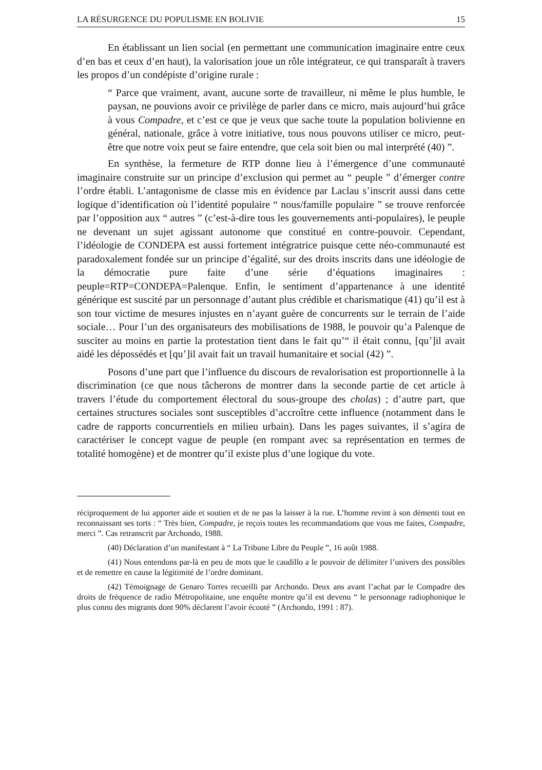LA RÉSURGENCE DU POPULISME EN BOLIVIE 15
En établissant un lien social (en permettant une communication imaginaire entre ceux d’en bas et ceux d’en haut), la valorisation joue un rôle intégrateur, ce qui transparaît à travers les propos d’un condépiste d’origine rurale :
“ Parce que vraiment, avant, aucune sorte de travailleur, ni même le plus humble, le paysan, ne pouvions avoir ce privilège de parler dans ce micro, mais aujourd’hui grâce à vous Compadre, et c’est ce que je veux que sache toute la population bolivienne en général, nationale, grâce à votre initiative, tous nous pouvons utiliser ce micro, peut-être que notre voix peut se faire entendre, que cela soit bien ou mal interprété (40) ”.
En synthèse, la fermeture de RTP donne lieu à l’émergence d’une communauté imaginaire construite sur un principe d’exclusion qui permet au “ peuple ” d’émerger contre l’ordre établi. L’antagonisme de classe mis en évidence par Laclau s’inscrit aussi dans cette logique d’identification où l’identité populaire “ nous/famille populaire ” se trouve renforcée par l’opposition aux “ autres ” (c’est-à-dire tous les gouvernements anti-populaires), le peuple ne devenant un sujet agissant autonome que constitué en contre-pouvoir. Cependant, l’idéologie de CONDEPA est aussi fortement intégratrice puisque cette néo-communauté est paradoxalement fondée sur un principe d’égalité, sur des droits inscrits dans une idéologie de la démocratie pure faite d’une série d’équations imaginaires : peuple=RTP=CONDEPA=Palenque. Enfin, le sentiment d’appartenance à une identité générique est suscité par un personnage d’autant plus crédible et charismatique (41) qu’il est à son tour victime de mesures injustes en n’ayant guère de concurrents sur le terrain de l’aide sociale… Pour l’un des organisateurs des mobilisations de 1988, le pouvoir qu’a Palenque de susciter au moins en partie la protestation tient dans le fait qu’“ il était connu, [qu’]il avait aidé les dépossédés et [qu’]il avait fait un travail humanitaire et social (42) ”.
Posons d’une part que l’influence du discours de revalorisation est proportionnelle à la discrimination (ce que nous tâcherons de montrer dans la seconde partie de cet article à travers l’étude du comportement électoral du sous-groupe des cholas) ; d’autre part, que certaines structures sociales sont susceptibles d’accroître cette influence (notamment dans le cadre de rapports concurrentiels en milieu urbain). Dans les pages suivantes, il s’agira de caractériser le concept vague de peuple (en rompant avec sa représentation en termes de totalité homogène) et de montrer qu’il existe plus d’une logique du vote.
réciproquement de lui apporter aide et soutien et de ne pas la laisser à la rue. L’homme revint à son démenti tout en reconnaissant ses torts : “ Très bien, Compadre, je reçois toutes les recommandations que vous me faites, Compadre, merci ”. Cas retranscrit par Archondo, 1988.
(40) Déclaration d’un manifestant à “ La Tribune Libre du Peuple ”, 16 août 1988.
(41) Nous entendons par-là en peu de mots que le caudillo a le pouvoir de délimiter l’univers des possibles et de remettre en cause la légitimité de l’ordre dominant.
(42) Témoignage de Genaro Torres recueilli par Archondo. Deux ans avant l’achat par le Compadre des droits de fréquence de radio Métropolitaine, une enquête montre qu’il est devenu “ le personnage radiophonique le plus connu des migrants dont 90% déclarent l’avoir écouté ” (Archondo, 1991 : 87).